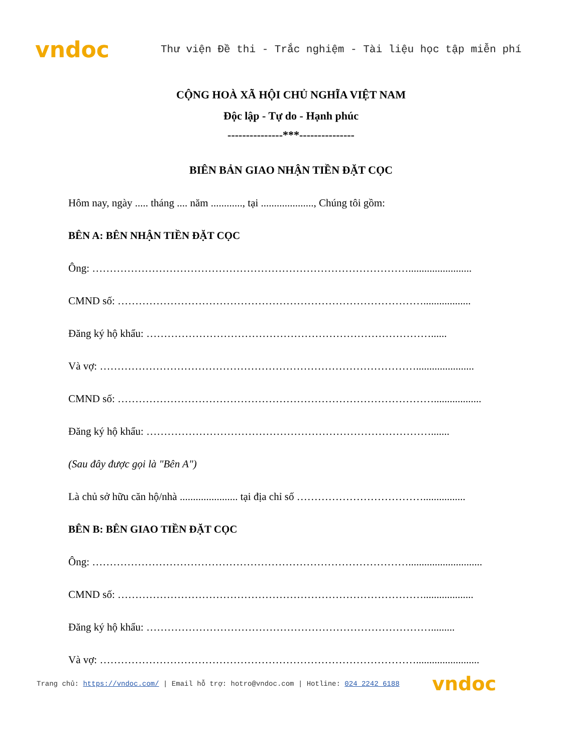vndoc
Thư viện Đề thi - Trắc nghiệm - Tài liệu học tập miễn phí
CỘNG HOÀ XÃ HỘI CHỦ NGHĨA VIỆT NAM
Độc lập - Tự do - Hạnh phúc
---------------***---------------
BIÊN BẢN GIAO NHẬN TIỀN ĐẶT CỌC
Hôm nay, ngày ..... tháng .... năm ............, tại ...................., Chúng tôi gồm:
BÊN A: BÊN NHẬN TIỀN ĐẶT CỌC
Ông: ………………………………………………………………………………........................
CMND số: ……………………………………………………………………………..................
Đăng ký hộ khẩu: ………………………………………………………………………......
Và vợ: ………………………………………………………………………………......................
CMND số: ………………………………………………………………………………..................
Đăng ký hộ khẩu: ……………………………………………………………………….......
(Sau đây được gọi là "Bên A")
Là chủ sở hữu căn hộ/nhà ...................... tại địa chỉ số ………………………………................
BÊN B: BÊN GIAO TIỀN ĐẶT CỌC
Ông: ………………………………………………………………………………............................
CMND số: ……………………………………………………………………………...................
Đăng ký hộ khẩu: ……………………………………………………………………….........
Và vợ: ………………………………………………………………………………........................
Trang chủ: https://vndoc.com/ | Email hỗ trợ: hotro@vndoc.com | Hotline: 024 2242 6188 vndoc